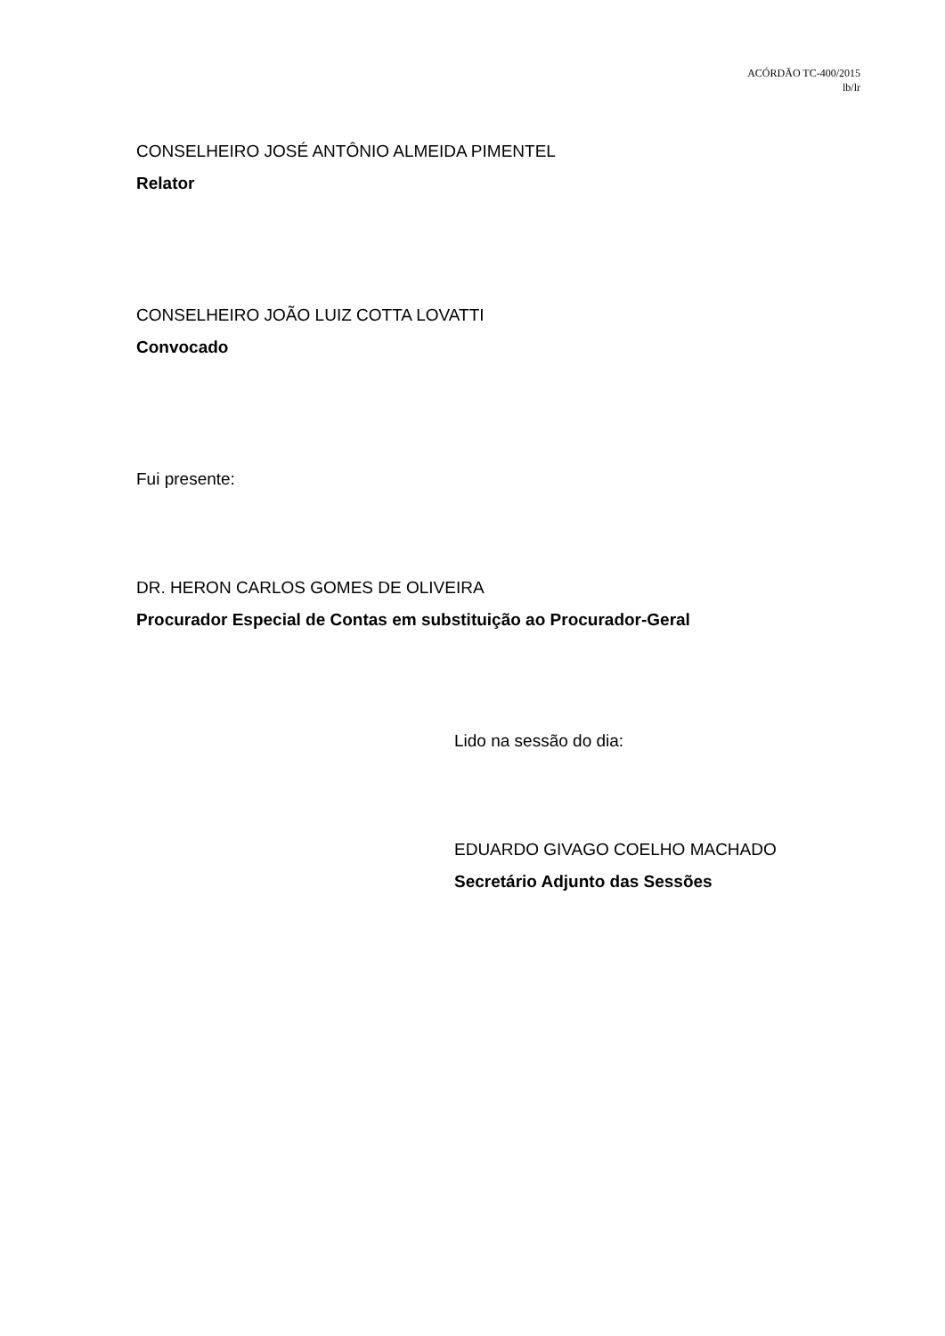ACÓRDÃO TC-400/2015
lb/lr
CONSELHEIRO JOSÉ ANTÔNIO ALMEIDA PIMENTEL
Relator
CONSELHEIRO JOÃO LUIZ COTTA LOVATTI
Convocado
Fui presente:
DR. HERON CARLOS GOMES DE OLIVEIRA
Procurador Especial de Contas em substituição ao Procurador-Geral
Lido na sessão do dia:
EDUARDO GIVAGO COELHO MACHADO
Secretário Adjunto das Sessões